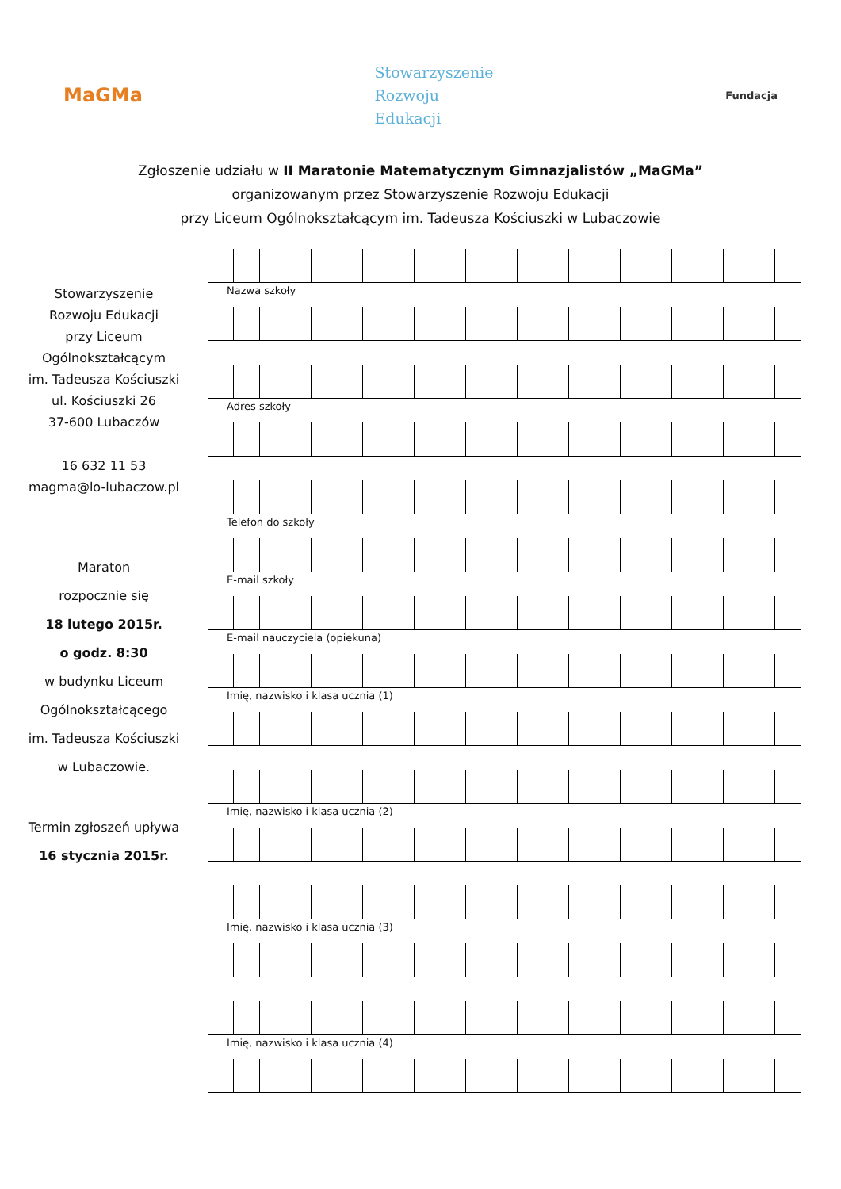MaGMa
Stowarzyszenie
Rozwoju
Edukacji
Fundacja
Zgłoszenie udziału w II Maratonie Matematycznym Gimnazjalistów „MaGMa”
organizowanym przez Stowarzyszenie Rozwoju Edukacji
przy Liceum Ogólnokształcącym im. Tadeusza Kościuszki w Lubaczowie
Stowarzyszenie
Rozwoju Edukacji
przy Liceum
Ogólnokształcącym
im. Tadeusza Kościuszki
ul. Kościuszki 26
37-600 Lubaczów
16 632 11 53
magma@lo-lubaczow.pl
Maraton
rozpocznie się
18 lutego 2015r.
o godz. 8:30
w budynku Liceum
Ogólnokształcącego
im. Tadeusza Kościuszki
w Lubaczowie.
Termin zgłoszeń upływa
16 stycznia 2015r.
Nazwa szkoły
Adres szkoły
Telefon do szkoły
E-mail szkoły
E-mail nauczyciela (opiekuna)
Imię, nazwisko i klasa ucznia (1)
Imię, nazwisko i klasa ucznia (2)
Imię, nazwisko i klasa ucznia (3)
Imię, nazwisko i klasa ucznia (4)